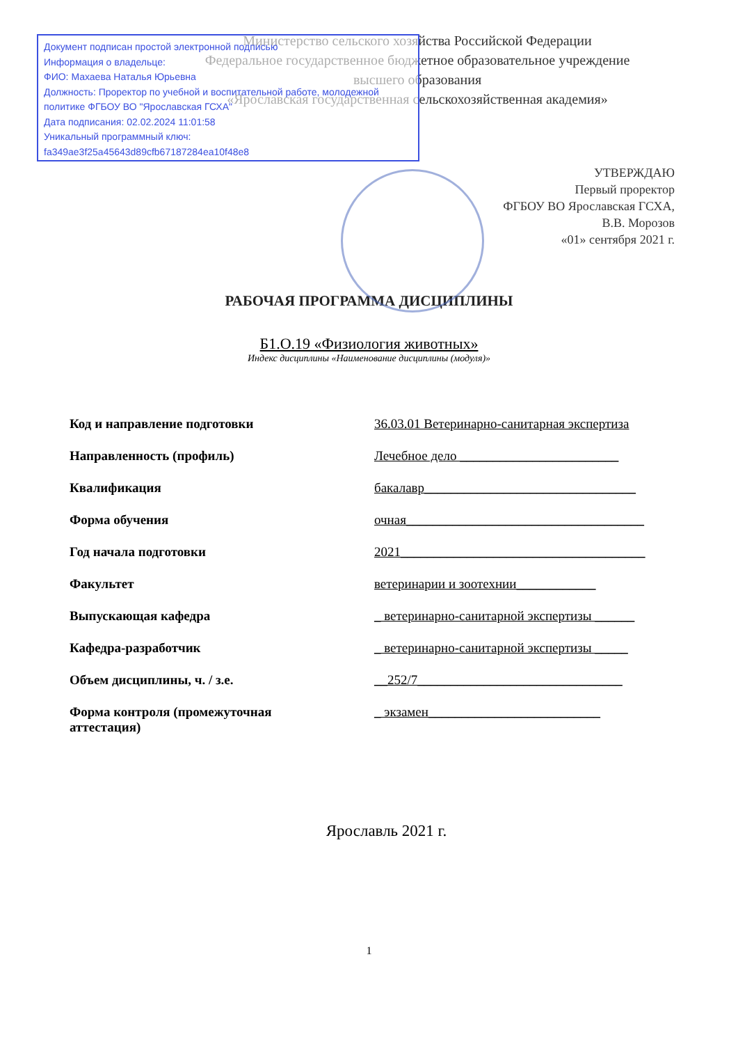Документ подписан простой электронной подписью
Информация о владельце:
ФИО: Махаева Наталья Юрьевна
Должность: Проректор по учебной и воспитательной работе, молодежной политике ФГБОУ ВО "Ярославская ГСХА"
Дата подписания: 02.02.2024 11:01:58
Уникальный программный ключ:
fa349ae3f25a45643d89cfb67187284ea10f48e8
Министерство сельского хозяйства Российской Федерации
Федеральное государственное бюджетное образовательное учреждение
высшего образования
«Ярославская государственная сельскохозяйственная академия»
УТВЕРЖДАЮ
Первый проректор
ФГБОУ ВО Ярославская ГСХА,
В.В. Морозов
«01» сентября 2021 г.
РАБОЧАЯ ПРОГРАММА ДИСЦИПЛИНЫ
Б1.О.19 «Физиология животных»
Индекс дисциплины «Наименование дисциплины (модуля)»
Код и направление подготовки 36.03.01 Ветеринарно-санитарная экспертиза
Направленность (профиль) Лечебное дело ________________________
Квалификация бакалавр________________________________
Форма обучения очная____________________________________
Год начала подготовки 2021_____________________________________
Факультет ветеринарии и зоотехнии____________
Выпускающая кафедра _ ветеринарно-санитарной экспертизы ______
Кафедра-разработчик _ ветеринарно-санитарной экспертизы _____
Объем дисциплины, ч. / з.е. __252/7_______________________________
Форма контроля (промежуточная
аттестация) _ экзамен__________________________
Ярославль 2021 г.
1